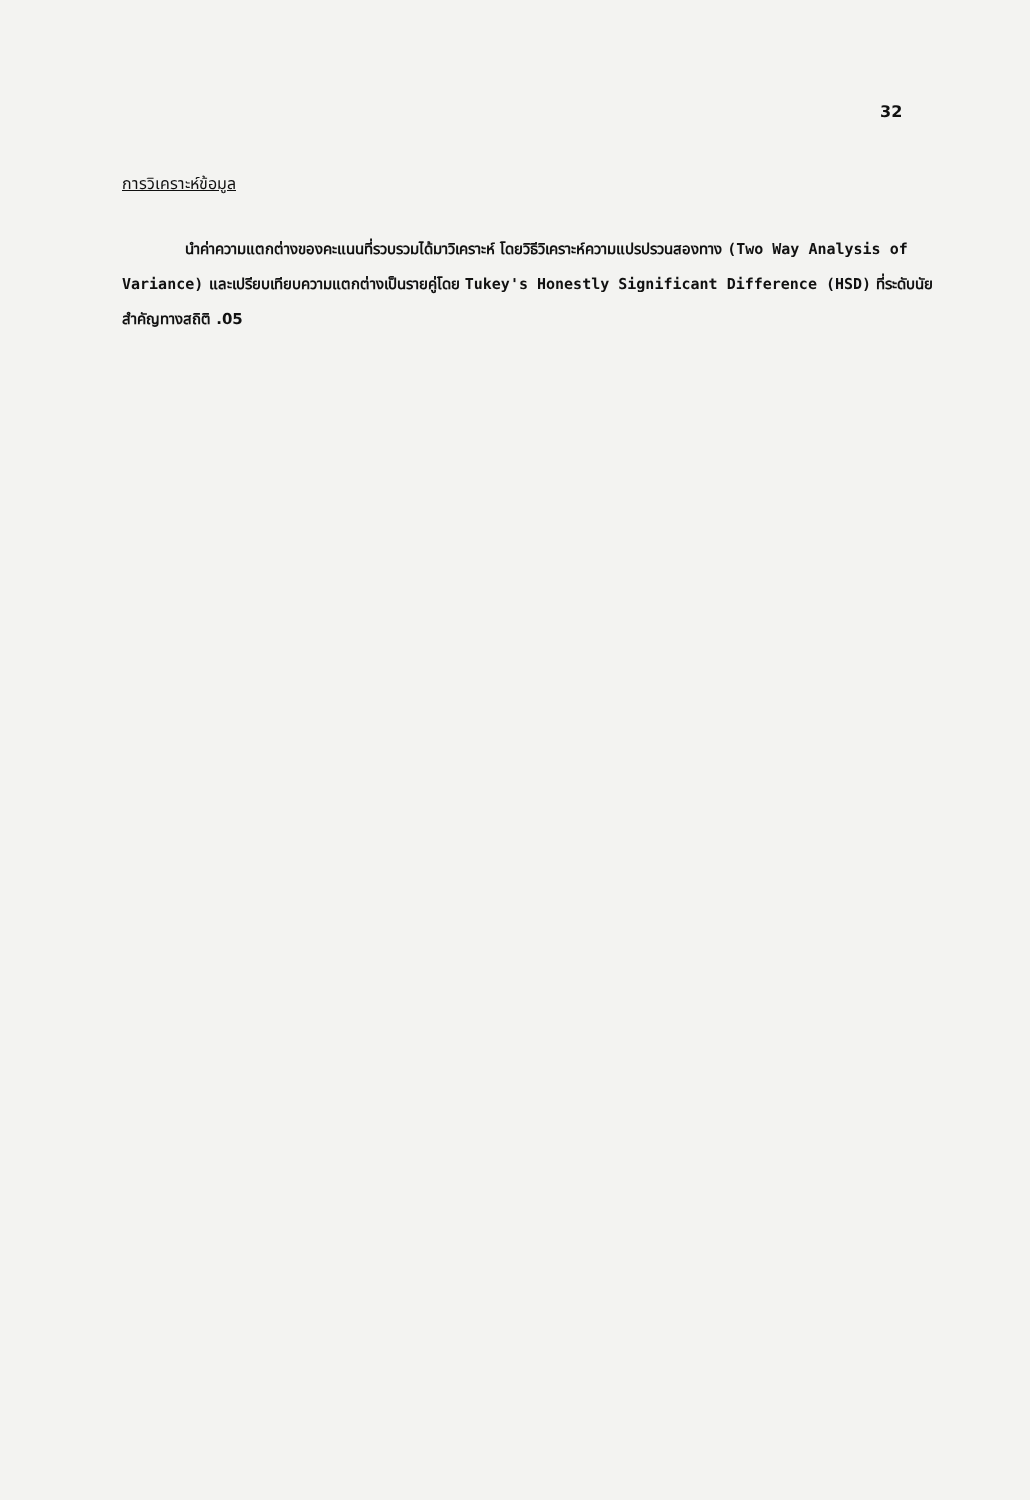32
การวิเคราะห์ข้อมูล
นำค่าความแตกต่างของคะแนนที่รวบรวมได้มาวิเคราะห์ โดยวิธีวิเคราะห์ความแปรปรวนสองทาง (Two Way Analysis of Variance) และเปรียบเทียบความแตกต่างเป็นรายคู่โดย Tukey's Honestly Significant Difference (HSD) ที่ระดับนัยสำคัญทางสถิติ .05